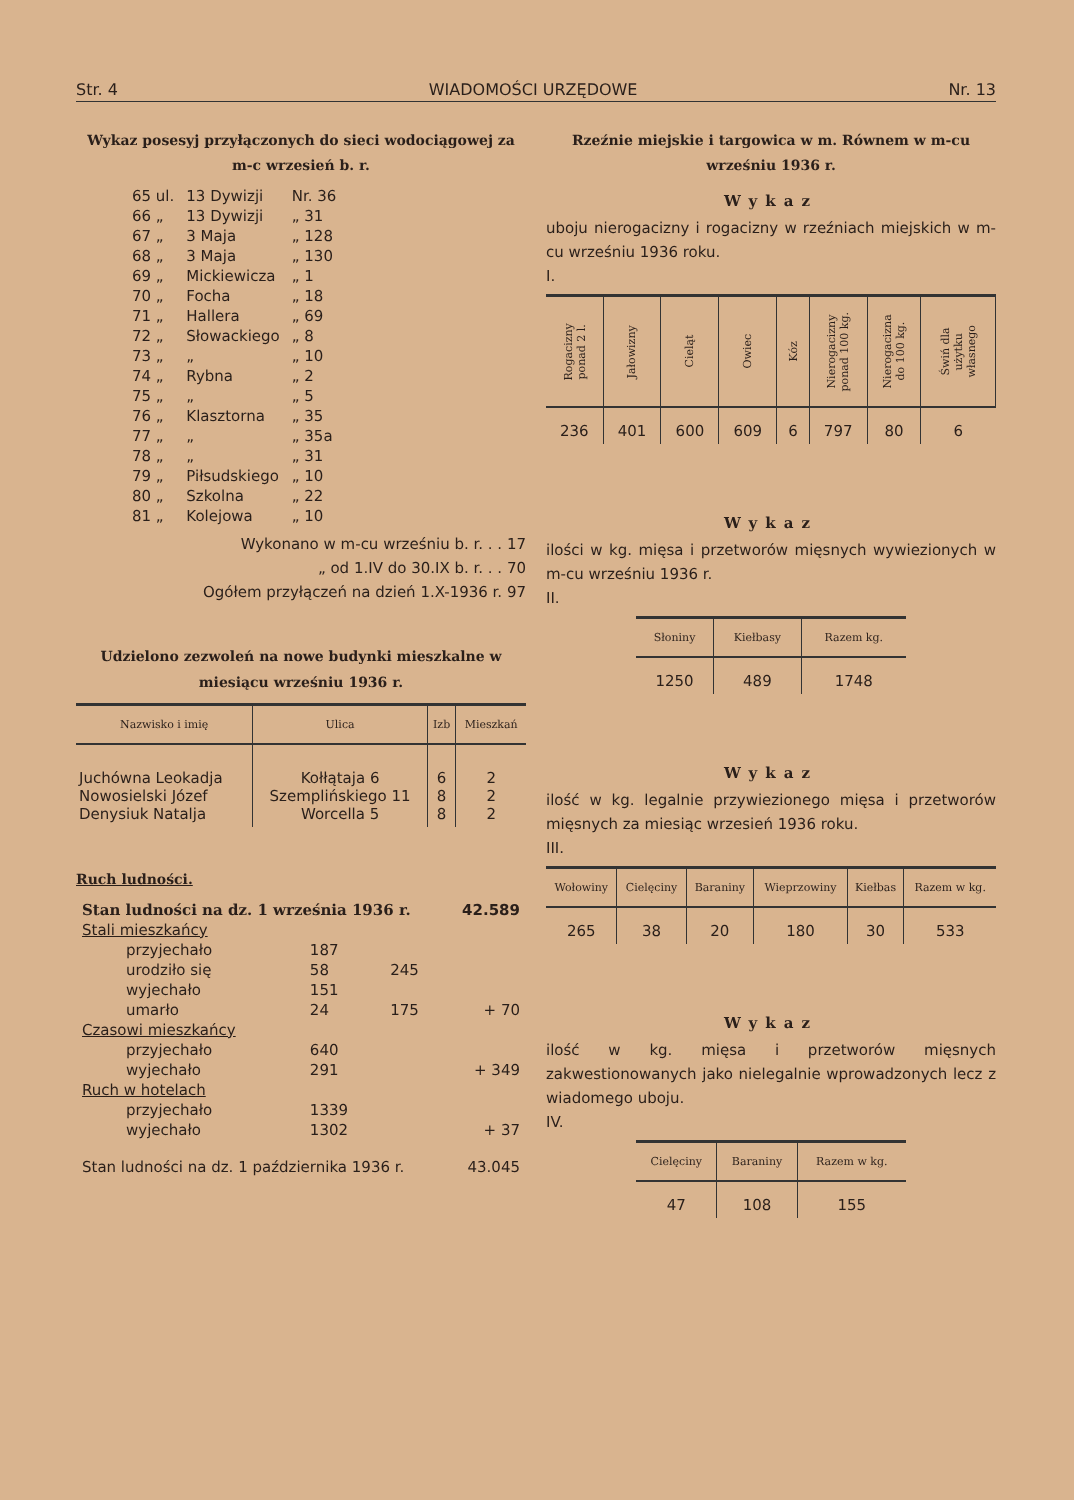Str. 4 WIADOMOŚCI URZĘDOWE Nr. 13
Wykaz posesyj przyłączonych do sieci wodociągowej za m-c wrzesień b. r.
| 65 ul. | 13 Dywizji | Nr. 36 |
| 66 „ | 13 Dywizji | „ 31 |
| 67 „ | 3 Maja | „ 128 |
| 68 „ | 3 Maja | „ 130 |
| 69 „ | Mickiewicza | „ 1 |
| 70 „ | Focha | „ 18 |
| 71 „ | Hallera | „ 69 |
| 72 „ | Słowackiego | „ 8 |
| 73 „ | „ | „ 10 |
| 74 „ | Rybna | „ 2 |
| 75 „ | „ | „ 5 |
| 76 „ | Klasztorna | „ 35 |
| 77 „ | „ | „ 35a |
| 78 „ | „ | „ 31 |
| 79 „ | Piłsudskiego | „ 10 |
| 80 „ | Szkolna | „ 22 |
| 81 „ | Kolejowa | „ 10 |
Wykonano w m-cu wrześniu b. r. . . 17
„ od 1.IV do 30.IX b. r. . . 70
Ogółem przyłączeń na dzień 1.X-1936 r. 97
Udzielono zezwoleń na nowe budynki mieszkalne w miesiącu wrześniu 1936 r.
| Nazwisko i imię | Ulica | Izb | Mieszkań |
| --- | --- | --- | --- |
| Juchówna Leokadja Nowosielski Józef Denysiuk Natalja | Kołłątaja 6 Szemplińskiego 11 Worcella 5 | 6 8 8 | 2 2 2 |
Ruch ludności.
| Stan ludności na dz. 1 września 1936 r. | | | 42.589 |
| Stali mieszkańcy | | | |
| przyjechało | 187 | | |
| urodziło się | 58 | 245 | |
| wyjechało | 151 | | |
| umarło | 24 | 175 | + 70 |
| Czasowi mieszkańcy | | | |
| przyjechało | 640 | | |
| wyjechało | 291 | | + 349 |
| Ruch w hotelach | | | |
| przyjechało | 1339 | | |
| wyjechało | 1302 | | + 37 |
| Stan ludności na dz. 1 października 1936 r. | | | 43.045 |
Rzeźnie miejskie i targowica w m. Równem w m-cu wrześniu 1936 r.
Wykaz
uboju nierogacizny i rogacizny w rzeźniach miejskich w m-cu wrześniu 1936 roku.
I.
| Rogacizny ponad 2 l. | Jałowizny | Cieląt | Owiec | Kóz | Nierogacizny ponad 100 kg. | Nierogacizna do 100 kg. | Świń dla użytku własnego |
| --- | --- | --- | --- | --- | --- | --- | --- |
| 236 | 401 | 600 | 609 | 6 | 797 | 80 | 6 |
Wykaz
ilości w kg. mięsa i przetworów mięsnych wywiezionych w m-cu wrześniu 1936 r.
II.
| Słoniny | Kiełbasy | Razem kg. |
| --- | --- | --- |
| 1250 | 489 | 1748 |
Wykaz
ilość w kg. legalnie przywiezionego mięsa i przetworów mięsnych za miesiąc wrzesień 1936 roku.
III.
| Wołowiny | Cielęciny | Baraniny | Wieprzowiny | Kiełbas | Razem w kg. |
| --- | --- | --- | --- | --- | --- |
| 265 | 38 | 20 | 180 | 30 | 533 |
Wykaz
ilość w kg. mięsa i przetworów mięsnych zakwestionowanych jako nielegalnie wprowadzonych lecz z wiadomego uboju.
IV.
| Cielęciny | Baraniny | Razem w kg. |
| --- | --- | --- |
| 47 | 108 | 155 |